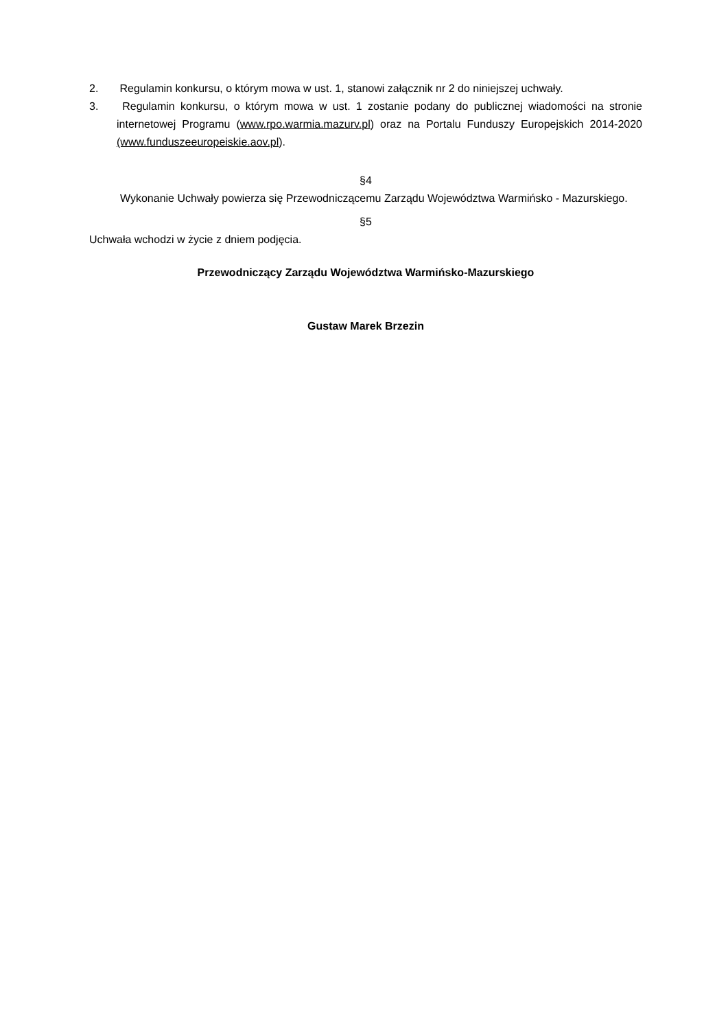2. Regulamin konkursu, o którym mowa w ust. 1, stanowi załącznik nr 2 do niniejszej uchwały.
3. Regulamin konkursu, o którym mowa w ust. 1 zostanie podany do publicznej wiadomości na stronie internetowej Programu (www.rpo.warmia.mazurv.pl) oraz na Portalu Funduszy Europejskich 2014-2020 (www.funduszeeuropeiskie.aov.pl).
§4
Wykonanie Uchwały powierza się Przewodniczącemu Zarządu Województwa Warmińsko - Mazurskiego.
§5
Uchwała wchodzi w życie z dniem podjęcia.
Przewodniczący Zarządu Województwa Warmińsko-Mazurskiego
Gustaw Marek Brzezin